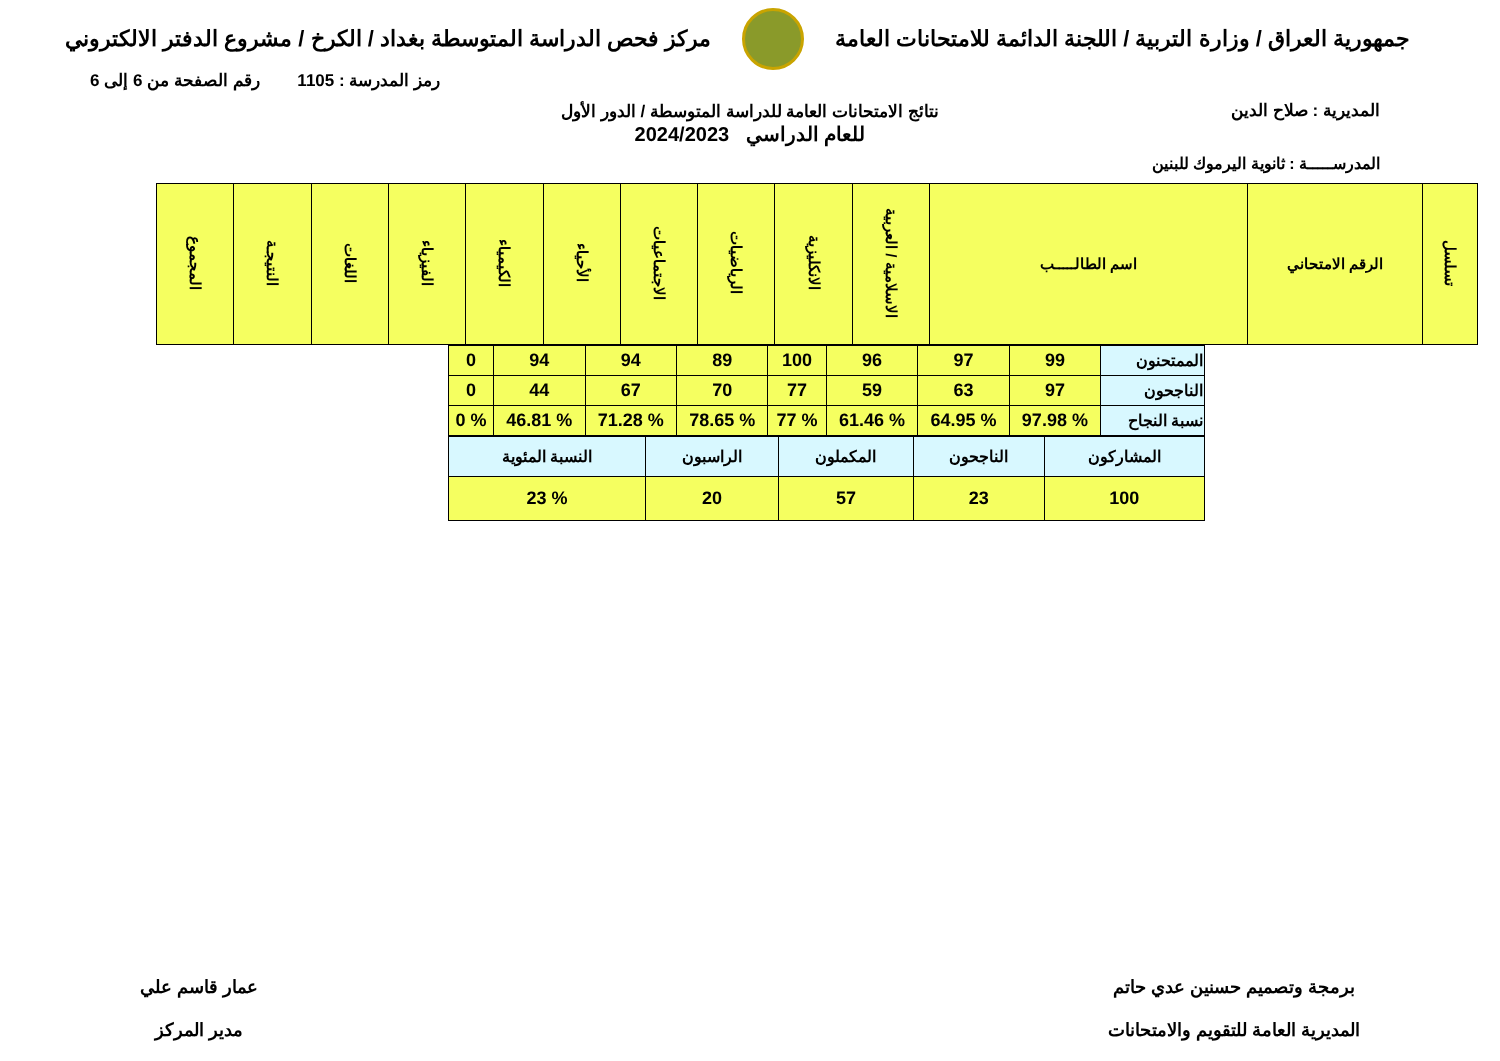جمهورية العراق / وزارة التربية / اللجنة الدائمة للامتحانات العامة
مركز فحص الدراسة المتوسطة بغداد / الكرخ / مشروع الدفتر الالكتروني
المديرية : صلاح الدين
رمز المدرسة : 1105 رقم الصفحة من 6 إلى 6
نتائج الامتحانات العامة للدراسة المتوسطة / الدور الأول
للعام الدراسي 2024/2023
المدرســـــة : ثانوية اليرموك للبنين
| تسلسل | الرقم الامتحاني | اسم الطالـــــب | الاسلامية / العربية | الانكليزية | الرياضيات | الاجتماعيات | الأحياء | الكيمياء | الفيزياء | اللغات | النتيجـة | المجموع |
| --- | --- | --- | --- | --- | --- | --- | --- | --- | --- | --- | --- | --- |
| الممتحنون | 99 | 97 | 96 | 100 | 89 | 94 | 94 | 0 |
| الناجحون | 97 | 63 | 59 | 77 | 70 | 67 | 44 | 0 |
| نسبة النجاح | % 97.98 | % 64.95 | % 61.46 | % 77 | % 78.65 | % 71.28 | % 46.81 | % 0 |
| المشاركون | الناجحون | المكملون | الراسبون | النسبة المئوية |
| 100 | 23 | 57 | 20 | % 23 |
برمجة وتصميم حسنين عدي حاتم
المديرية العامة للتقويم والامتحانات
عمار قاسم علي
مدير المركز